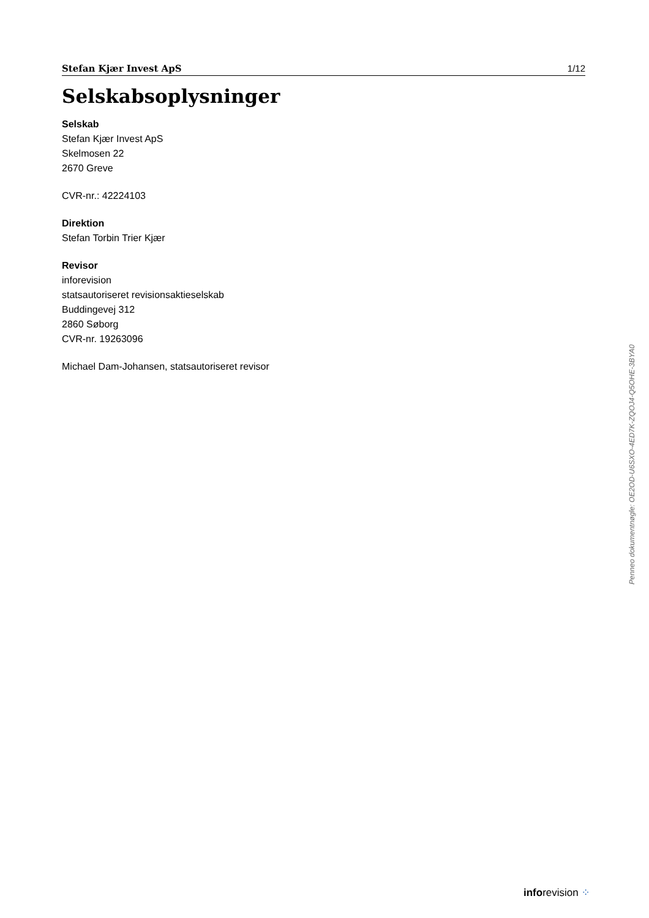Stefan Kjær Invest ApS 1/12
Selskabsoplysninger
Selskab
Stefan Kjær Invest ApS
Skelmosen 22
2670 Greve
CVR-nr.: 42224103
Direktion
Stefan Torbin Trier Kjær
Revisor
inforevision
statsautoriseret revisionsaktieselskab
Buddingevej 312
2860 Søborg
CVR-nr. 19263096
Michael Dam-Johansen, statsautoriseret revisor
Penneo dokumentnøgle: OE2OD-U6SXO-4ED7K-ZQOJ4-Q5OHE-3BYA0
inforevision ⁘